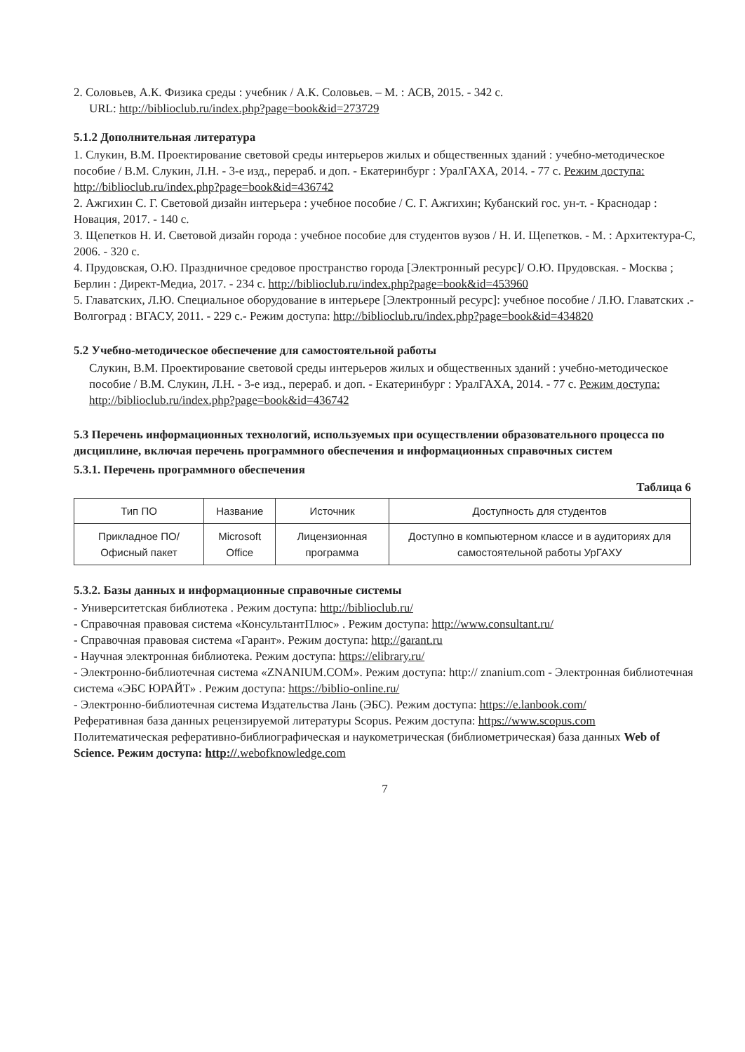2. Соловьев, А.К. Физика среды : учебник / А.К. Соловьев. – М. : АСВ, 2015. - 342 с.
URL: http://biblioclub.ru/index.php?page=book&id=273729
5.1.2 Дополнительная литература
1. Слукин, В.М. Проектирование световой среды интерьеров жилых и общественных зданий : учебно-методическое пособие / В.М. Слукин, Л.Н. - 3-е изд., перераб. и доп. - Екатеринбург : УралГАХА, 2014. - 77 с. Режим доступа: http://biblioclub.ru/index.php?page=book&id=436742
2. Ажгихин С. Г. Световой дизайн интерьера : учебное пособие / С. Г. Ажгихин; Кубанский гос. ун-т. - Краснодар : Новация, 2017. - 140 с.
3. Щепетков Н. И. Световой дизайн города : учебное пособие для студентов вузов / Н. И. Щепетков. - М. : Архитектура-С, 2006. - 320 с.
4. Прудовская, О.Ю. Праздничное средовое пространство города [Электронный ресурс]/ О.Ю. Прудовская. - Москва ; Берлин : Директ-Медиа, 2017. - 234 с. http://biblioclub.ru/index.php?page=book&id=453960
5. Главатских, Л.Ю. Специальное оборудование в интерьере [Электронный ресурс]: учебное пособие / Л.Ю. Главатских .- Волгоград : ВГАСУ, 2011. - 229 с.- Режим доступа: http://biblioclub.ru/index.php?page=book&id=434820
5.2 Учебно-методическое обеспечение для самостоятельной работы
Слукин, В.М. Проектирование световой среды интерьеров жилых и общественных зданий : учебно-методическое пособие / В.М. Слукин, Л.Н. - 3-е изд., перераб. и доп. - Екатеринбург : УралГАХА, 2014. - 77 с. Режим доступа: http://biblioclub.ru/index.php?page=book&id=436742
5.3 Перечень информационных технологий, используемых при осуществлении образовательного процесса по дисциплине, включая перечень программного обеспечения и информационных справочных систем
5.3.1. Перечень программного обеспечения
Таблица 6
| Тип ПО | Название | Источник | Доступность для студентов |
| --- | --- | --- | --- |
| Прикладное ПО/ Офисный пакет | Microsoft Office | Лицензионная программа | Доступно в компьютерном классе и в аудиториях для самостоятельной работы УрГАХУ |
5.3.2. Базы данных и информационные справочные системы
- Университетская библиотека . Режим доступа: http://biblioclub.ru/
- Справочная правовая система «КонсультантПлюс» . Режим доступа: http://www.consultant.ru/
- Справочная правовая система «Гарант». Режим доступа: http://garant.ru
- Научная электронная библиотека. Режим доступа: https://elibrary.ru/
- Электронно-библиотечная система «ZNANIUM.COM». Режим доступа: http:// znanium.com - Электронная библиотечная система «ЭБС ЮРАЙТ» . Режим доступа: https://biblio-online.ru/
- Электронно-библиотечная система Издательства Лань (ЭБС). Режим доступа: https://e.lanbook.com/
Реферативная база данных рецензируемой литературы Scopus. Режим доступа: https://www.scopus.com
Политематическая реферативно-библиографическая и наукометрическая (библиометрическая) база данных Web of Science. Режим доступа: http://.webofknowledge.com
7